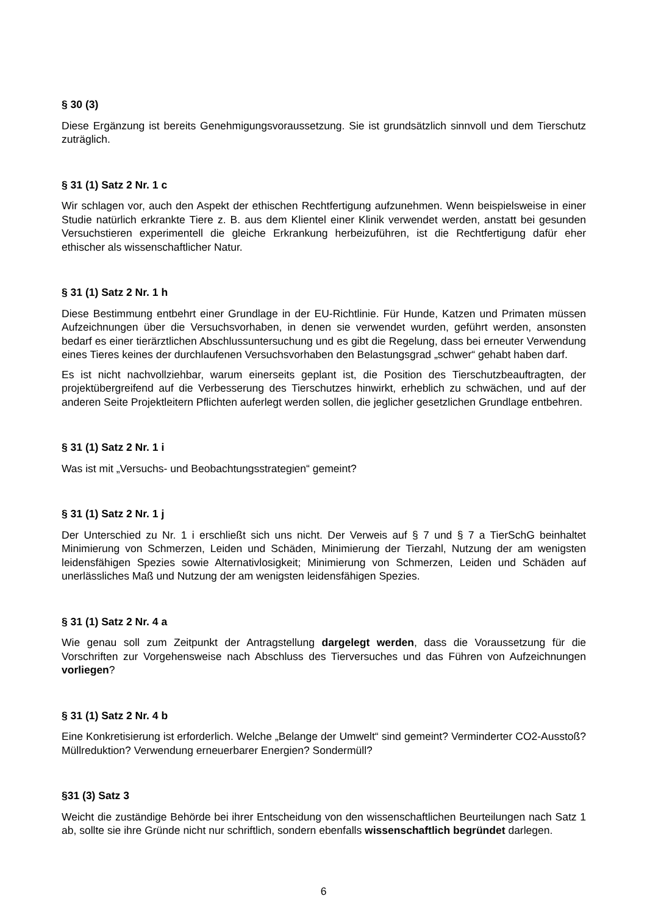§ 30 (3)
Diese Ergänzung ist bereits Genehmigungsvoraussetzung. Sie ist grundsätzlich sinnvoll und dem Tierschutz zuträglich.
§ 31 (1) Satz 2 Nr. 1 c
Wir schlagen vor, auch den Aspekt der ethischen Rechtfertigung aufzunehmen. Wenn beispielsweise in einer Studie natürlich erkrankte Tiere z. B. aus dem Klientel einer Klinik verwendet werden, anstatt bei gesunden Versuchstieren experimentell die gleiche Erkrankung herbeizuführen, ist die Rechtfertigung dafür eher ethischer als wissenschaftlicher Natur.
§ 31 (1) Satz 2 Nr. 1 h
Diese Bestimmung entbehrt einer Grundlage in der EU-Richtlinie. Für Hunde, Katzen und Primaten müssen Aufzeichnungen über die Versuchsvorhaben, in denen sie verwendet wurden, geführt werden, ansonsten bedarf es einer tierärztlichen Abschlussuntersuchung und es gibt die Regelung, dass bei erneuter Verwendung eines Tieres keines der durchlaufenen Versuchsvorhaben den Belastungsgrad „schwer“ gehabt haben darf.
Es ist nicht nachvollziehbar, warum einerseits geplant ist, die Position des Tierschutzbeauftragten, der projektübergreifend auf die Verbesserung des Tierschutzes hinwirkt, erheblich zu schwächen, und auf der anderen Seite Projektleitern Pflichten auferlegt werden sollen, die jeglicher gesetzlichen Grundlage entbehren.
§ 31 (1) Satz 2 Nr. 1 i
Was ist mit „Versuchs- und Beobachtungsstrategien“ gemeint?
§ 31 (1) Satz 2 Nr. 1 j
Der Unterschied zu Nr. 1 i erschließt sich uns nicht. Der Verweis auf § 7 und § 7 a TierSchG beinhaltet Minimierung von Schmerzen, Leiden und Schäden, Minimierung der Tierzahl, Nutzung der am wenigsten leidensfähigen Spezies sowie Alternativlosigkeit; Minimierung von Schmerzen, Leiden und Schäden auf unerlässliches Maß und Nutzung der am wenigsten leidensfähigen Spezies.
§ 31 (1) Satz 2 Nr. 4 a
Wie genau soll zum Zeitpunkt der Antragstellung dargelegt werden, dass die Voraussetzung für die Vorschriften zur Vorgehensweise nach Abschluss des Tierversuches und das Führen von Aufzeichnungen vorliegen?
§ 31 (1) Satz 2 Nr. 4 b
Eine Konkretisierung ist erforderlich. Welche „Belange der Umwelt“ sind gemeint? Verminderter CO2-Ausstoß? Müllreduktion? Verwendung erneuerbarer Energien? Sondermüll?
§31 (3) Satz 3
Weicht die zuständige Behörde bei ihrer Entscheidung von den wissenschaftlichen Beurteilungen nach Satz 1 ab, sollte sie ihre Gründe nicht nur schriftlich, sondern ebenfalls wissenschaftlich begründet darlegen.
6